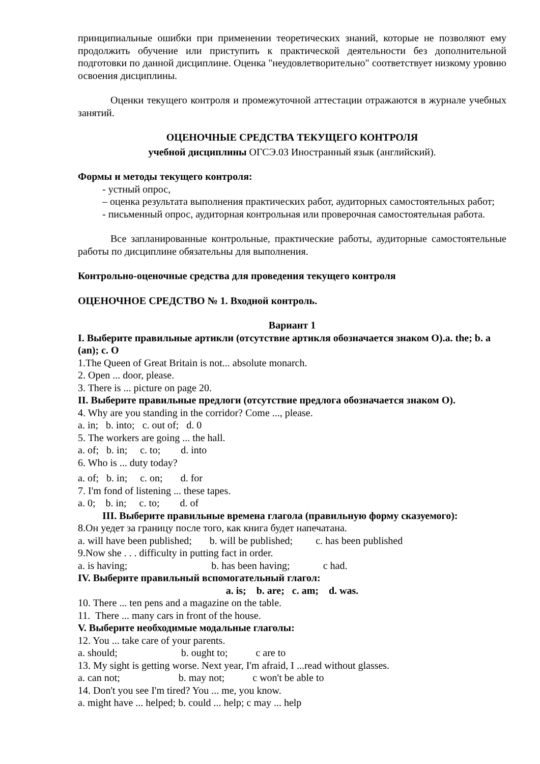принципиальные ошибки при применении теоретических знаний, которые не позволяют ему продолжить обучение или приступить к практической деятельности без дополнительной подготовки по данной дисциплине. Оценка "неудовлетворительно" соответствует низкому уровню освоения дисциплины.
Оценки текущего контроля и промежуточной аттестации отражаются в журнале учебных занятий.
ОЦЕНОЧНЫЕ СРЕДСТВА ТЕКУЩЕГО КОНТРОЛЯ
учебной дисциплины ОГСЭ.03 Иностранный язык (английский).
Формы и методы текущего контроля:
- устный опрос,
– оценка результата выполнения практических работ, аудиторных самостоятельных работ;
- письменный опрос, аудиторная контрольная или проверочная самостоятельная работа.
Все запланированные контрольные, практические работы, аудиторные самостоятельные работы по дисциплине обязательны для выполнения.
Контрольно-оценочные средства для проведения текущего контроля
ОЦЕНОЧНОЕ СРЕДСТВО № 1. Входной контроль.
Вариант 1
I. Выберите правильные артикли (отсутствие артикля обозначается знаком О).a. the; b. a (an); c. O
1.The Queen of Great Britain is not... absolute monarch.
2. Open ... door, please.
3. There is ... picture on page 20.
II. Выберите правильные предлоги (отсутствие предлога обозначается знаком О).
4. Why are you standing in the corridor? Come ..., please.
a. in; b. into; c. out of; d. 0
5. The workers are going ... the hall.
a. of; b. in; c. to; d. into
6. Who is ... duty today?
a. of; b. in; c. on; d. for
7. I'm fond of listening ... these tapes.
a. 0; b. in; c. to; d. of
III. Выберите правильные времена глагола (правильную форму сказуемого):
8.Он уедет за границу после того, как книга будет напечатана.
a. will have been published; b. will be published; c. has been published
9.Now she . . . difficulty in putting fact in order.
a. is having; b. has been having; c had.
IV. Выберите правильный вспомогательный глагол:
a. is; b. are; c. am; d. was.
10. There ... ten pens and a magazine on the table.
11. There ... many cars in front of the house.
V. Выберите необходимые модальные глаголы:
12. You ... take care of your parents.
a. should; b. ought to; c are to
13. My sight is getting worse. Next year, I'm afraid, I ...read without glasses.
a. can not; b. may not; c won't be able to
14. Don't you see I'm tired? You ... me, you know.
a. might have ... helped; b. could ... help; c may ... help